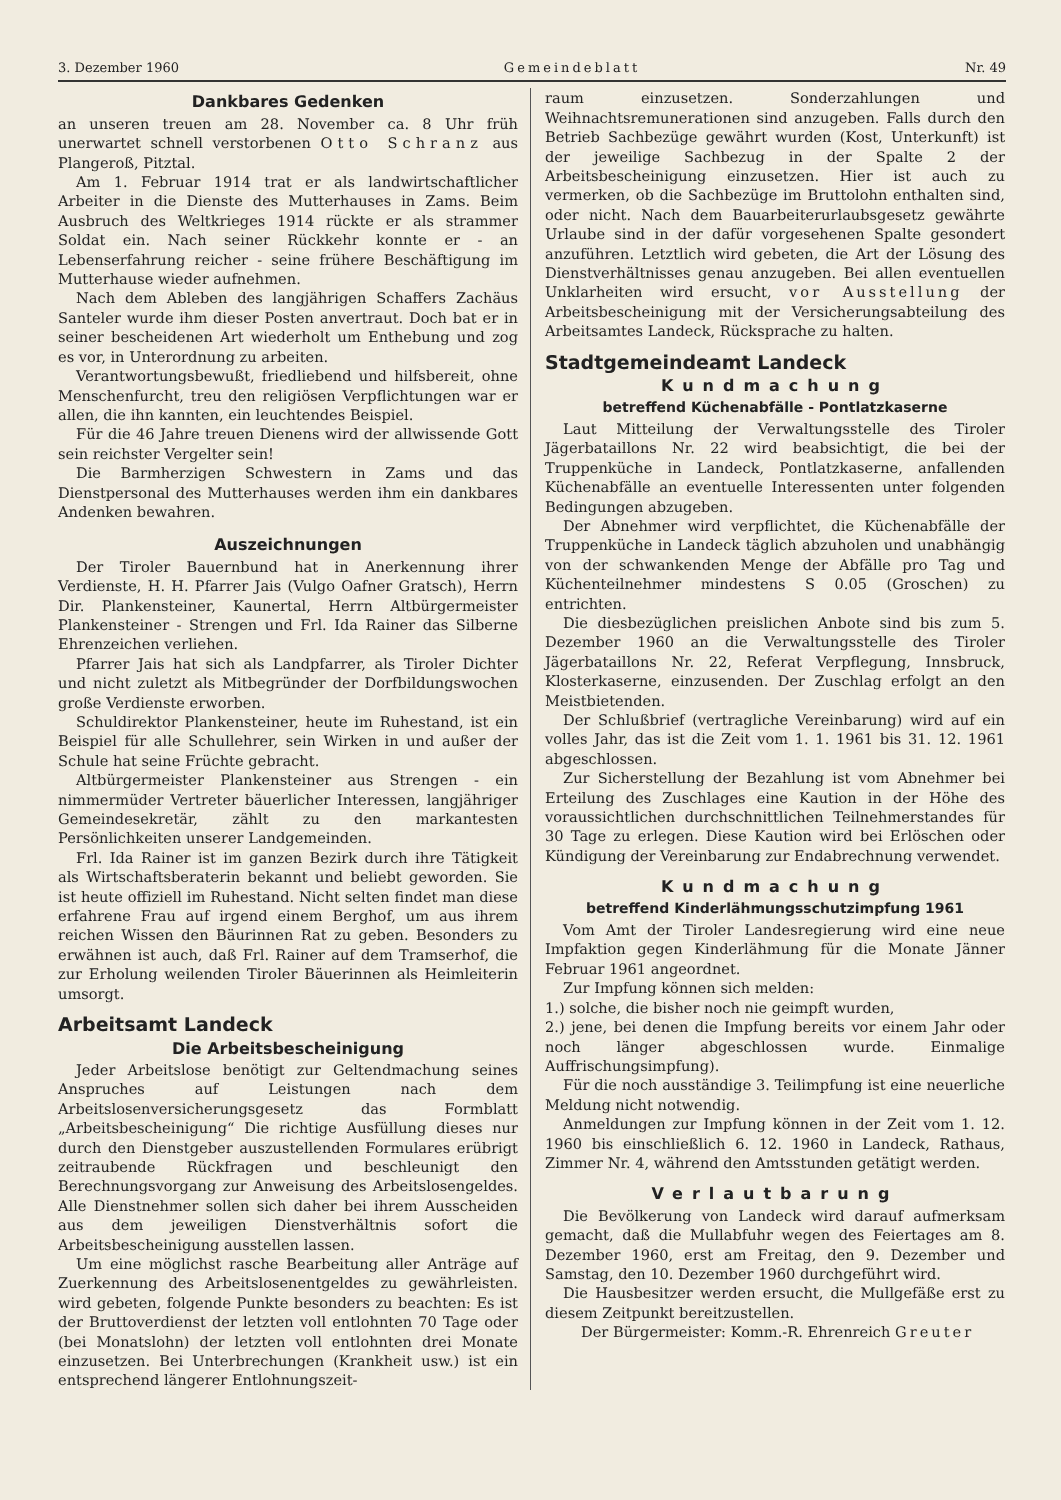3. Dezember 1960 Gemeindeblatt Nr. 49
Dankbares Gedenken
an unseren treuen am 28. November ca. 8 Uhr früh unerwartet schnell verstorbenen Otto Schranz aus Plangeroß, Pitztal.
Am 1. Februar 1914 trat er als landwirtschaftlicher Arbeiter in die Dienste des Mutterhauses in Zams. Beim Ausbruch des Weltkrieges 1914 rückte er als strammer Soldat ein. Nach seiner Rückkehr konnte er - an Lebenserfahrung reicher - seine frühere Beschäftigung im Mutterhause wieder aufnehmen.
Nach dem Ableben des langjährigen Schaffers Zachäus Santeler wurde ihm dieser Posten anvertraut. Doch bat er in seiner bescheidenen Art wiederholt um Enthebung und zog es vor, in Unterordnung zu arbeiten.
Verantwortungsbewußt, friedliebend und hilfsbereit, ohne Menschenfurcht, treu den religiösen Verpflichtungen war er allen, die ihn kannten, ein leuchtendes Beispiel.
Für die 46 Jahre treuen Dienens wird der allwissende Gott sein reichster Vergelter sein!
Die Barmherzigen Schwestern in Zams und das Dienstpersonal des Mutterhauses werden ihm ein dankbares Andenken bewahren.
Auszeichnungen
Der Tiroler Bauernbund hat in Anerkennung ihrer Verdienste, H. H. Pfarrer Jais (Vulgo Oafner Gratsch), Herrn Dir. Plankensteiner, Kaunertal, Herrn Altbürgermeister Plankensteiner - Strengen und Frl. Ida Rainer das Silberne Ehrenzeichen verliehen.
Pfarrer Jais hat sich als Landpfarrer, als Tiroler Dichter und nicht zuletzt als Mitbegründer der Dorfbildungswochen große Verdienste erworben.
Schuldirektor Plankensteiner, heute im Ruhestand, ist ein Beispiel für alle Schullehrer, sein Wirken in und außer der Schule hat seine Früchte gebracht.
Altbürgermeister Plankensteiner aus Strengen - ein nimmermüder Vertreter bäuerlicher Interessen, langjähriger Gemeindesekretär, zählt zu den markantesten Persönlichkeiten unserer Landgemeinden.
Frl. Ida Rainer ist im ganzen Bezirk durch ihre Tätigkeit als Wirtschaftsberaterin bekannt und beliebt geworden. Sie ist heute offiziell im Ruhestand. Nicht selten findet man diese erfahrene Frau auf irgend einem Berghof, um aus ihrem reichen Wissen den Bäurinnen Rat zu geben. Besonders zu erwähnen ist auch, daß Frl. Rainer auf dem Tramserhof, die zur Erholung weilenden Tiroler Bäuerinnen als Heimleiterin umsorgt.
Arbeitsamt Landeck
Die Arbeitsbescheinigung
Jeder Arbeitslose benötigt zur Geltendmachung seines Anspruches auf Leistungen nach dem Arbeitslosenversicherungsgesetz das Formblatt „Arbeitsbescheinigung“ Die richtige Ausfüllung dieses nur durch den Dienstgeber auszustellenden Formulares erübrigt zeitraubende Rückfragen und beschleunigt den Berechnungsvorgang zur Anweisung des Arbeitslosengeldes. Alle Dienstnehmer sollen sich daher bei ihrem Ausscheiden aus dem jeweiligen Dienstverhältnis sofort die Arbeitsbescheinigung ausstellen lassen.
Um eine möglichst rasche Bearbeitung aller Anträge auf Zuerkennung des Arbeitslosenentgeldes zu gewährleisten. wird gebeten, folgende Punkte besonders zu beachten: Es ist der Bruttoverdienst der letzten voll entlohnten 70 Tage oder (bei Monatslohn) der letzten voll entlohnten drei Monate einzusetzen. Bei Unterbrechungen (Krankheit usw.) ist ein entsprechend längerer Entlohnungszeit-
raum einzusetzen. Sonderzahlungen und Weihnachtsremunerationen sind anzugeben. Falls durch den Betrieb Sachbezüge gewährt wurden (Kost, Unterkunft) ist der jeweilige Sachbezug in der Spalte 2 der Arbeitsbescheinigung einzusetzen. Hier ist auch zu vermerken, ob die Sachbezüge im Bruttolohn enthalten sind, oder nicht. Nach dem Bauarbeiterurlaubsgesetz gewährte Urlaube sind in der dafür vorgesehenen Spalte gesondert anzuführen. Letztlich wird gebeten, die Art der Lösung des Dienstverhältnisses genau anzugeben. Bei allen eventuellen Unklarheiten wird ersucht, vor Ausstellung der Arbeitsbescheinigung mit der Versicherungsabteilung des Arbeitsamtes Landeck, Rücksprache zu halten.
Stadtgemeindeamt Landeck
Kundmachung
betreffend Küchenabfälle - Pontlatzkaserne
Laut Mitteilung der Verwaltungsstelle des Tiroler Jägerbataillons Nr. 22 wird beabsichtigt, die bei der Truppenküche in Landeck, Pontlatzkaserne, anfallenden Küchenabfälle an eventuelle Interessenten unter folgenden Bedingungen abzugeben.
Der Abnehmer wird verpflichtet, die Küchenabfälle der Truppenküche in Landeck täglich abzuholen und unabhängig von der schwankenden Menge der Abfälle pro Tag und Küchenteilnehmer mindestens S 0.05 (Groschen) zu entrichten.
Die diesbezüglichen preislichen Anbote sind bis zum 5. Dezember 1960 an die Verwaltungsstelle des Tiroler Jägerbataillons Nr. 22, Referat Verpflegung, Innsbruck, Klosterkaserne, einzusenden. Der Zuschlag erfolgt an den Meistbietenden.
Der Schlußbrief (vertragliche Vereinbarung) wird auf ein volles Jahr, das ist die Zeit vom 1. 1. 1961 bis 31. 12. 1961 abgeschlossen.
Zur Sicherstellung der Bezahlung ist vom Abnehmer bei Erteilung des Zuschlages eine Kaution in der Höhe des voraussichtlichen durchschnittlichen Teilnehmerstandes für 30 Tage zu erlegen. Diese Kaution wird bei Erlöschen oder Kündigung der Vereinbarung zur Endabrechnung verwendet.
Kundmachung
betreffend Kinderlähmungsschutzimpfung 1961
Vom Amt der Tiroler Landesregierung wird eine neue Impfaktion gegen Kinderlähmung für die Monate Jänner Februar 1961 angeordnet.
Zur Impfung können sich melden:
1.) solche, die bisher noch nie geimpft wurden,
2.) jene, bei denen die Impfung bereits vor einem Jahr oder noch länger abgeschlossen wurde. Einmalige Auffrischungsimpfung).
Für die noch ausständige 3. Teilimpfung ist eine neuerliche Meldung nicht notwendig.
Anmeldungen zur Impfung können in der Zeit vom 1. 12. 1960 bis einschließlich 6. 12. 1960 in Landeck, Rathaus, Zimmer Nr. 4, während den Amtsstunden getätigt werden.
Verlautbarung
Die Bevölkerung von Landeck wird darauf aufmerksam gemacht, daß die Mullabfuhr wegen des Feiertages am 8. Dezember 1960, erst am Freitag, den 9. Dezember und Samstag, den 10. Dezember 1960 durchgeführt wird.
Die Hausbesitzer werden ersucht, die Mullgefäße erst zu diesem Zeitpunkt bereitzustellen.
Der Bürgermeister: Komm.-R. Ehrenreich Greuter